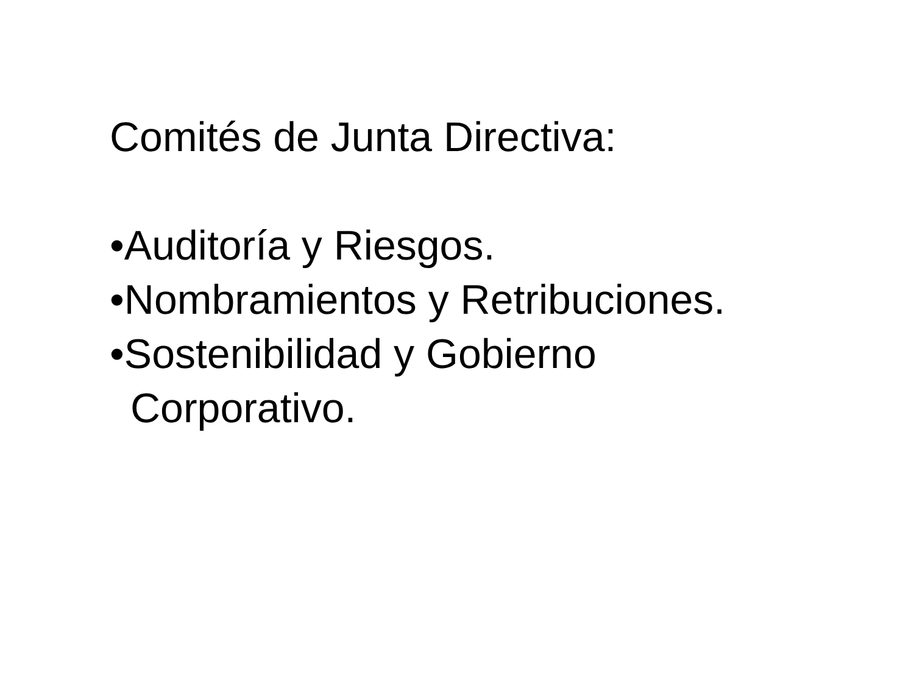Comités de Junta Directiva:
•Auditoría y Riesgos.
•Nombramientos y Retribuciones.
•Sostenibilidad y Gobierno
Corporativo.